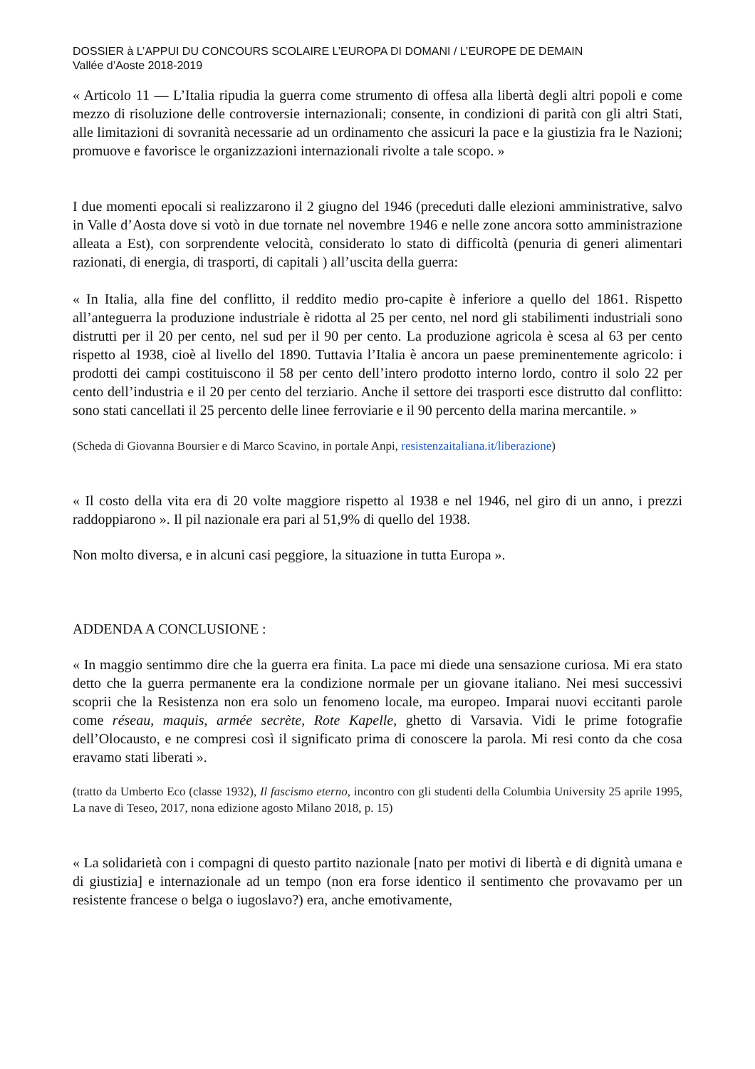DOSSIER à L’APPUI DU CONCOURS SCOLAIRE L’EUROPA DI DOMANI / L’EUROPE DE DEMAIN
Vallée d’Aoste 2018-2019
« Articolo 11 — L’Italia ripudia la guerra come strumento di offesa alla libertà degli altri popoli e come mezzo di risoluzione delle controversie internazionali; consente, in condizioni di parità con gli altri Stati, alle limitazioni di sovranità necessarie ad un ordinamento che assicuri la pace e la giustizia fra le Nazioni; promuove e favorisce le organizzazioni internazionali rivolte a tale scopo. »
I due momenti epocali si realizzarono il 2 giugno del 1946 (preceduti dalle elezioni amministrative, salvo in Valle d’Aosta dove si votò in due tornate nel novembre 1946 e nelle zone ancora sotto amministrazione alleata a Est), con sorprendente velocità, considerato lo stato di difficoltà (penuria di generi alimentari razionati, di energia, di trasporti, di capitali ) all’uscita della guerra:
« In Italia, alla fine del conflitto, il reddito medio pro-capite è inferiore a quello del 1861. Rispetto all’anteguerra la produzione industriale è ridotta al 25 per cento, nel nord gli stabilimenti industriali sono distrutti per il 20 per cento, nel sud per il 90 per cento. La produzione agricola è scesa al 63 per cento rispetto al 1938, cioè al livello del 1890. Tuttavia l’Italia è ancora un paese preminentemente agricolo: i prodotti dei campi costituiscono il 58 per cento dell’intero prodotto interno lordo, contro il solo 22 per cento dell’industria e il 20 per cento del terziario. Anche il settore dei trasporti esce distrutto dal conflitto: sono stati cancellati il 25 percento delle linee ferroviarie e il 90 percento della marina mercantile. »
(Scheda di Giovanna Boursier e di Marco Scavino, in portale Anpi, resistenzaitaliana.it/liberazione)
« Il costo della vita era di 20 volte maggiore rispetto al 1938 e nel 1946, nel giro di un anno, i prezzi raddoppiarono ». Il pil nazionale era pari al 51,9% di quello del 1938.
Non molto diversa, e in alcuni casi peggiore, la situazione in tutta Europa ».
ADDENDA A CONCLUSIONE :
« In maggio sentimmo dire che la guerra era finita. La pace mi diede una sensazione curiosa. Mi era stato detto che la guerra permanente era la condizione normale per un giovane italiano. Nei mesi successivi scoprii che la Resistenza non era solo un fenomeno locale, ma europeo. Imparai nuovi eccitanti parole come réseau, maquis, armée secrète, Rote Kapelle, ghetto di Varsavia. Vidi le prime fotografie dell’Olocausto, e ne compresi così il significato prima di conoscere la parola. Mi resi conto da che cosa eravamo stati liberati ».
(tratto da Umberto Eco (classe 1932), Il fascismo eterno, incontro con gli studenti della Columbia University 25 aprile 1995, La nave di Teseo, 2017, nona edizione agosto Milano 2018, p. 15)
« La solidarietà con i compagni di questo partito nazionale [nato per motivi di libertà e di dignità umana e di giustizia] e internazionale ad un tempo (non era forse identico il sentimento che provavamo per un resistente francese o belga o iugoslavo?) era, anche emotivamente,